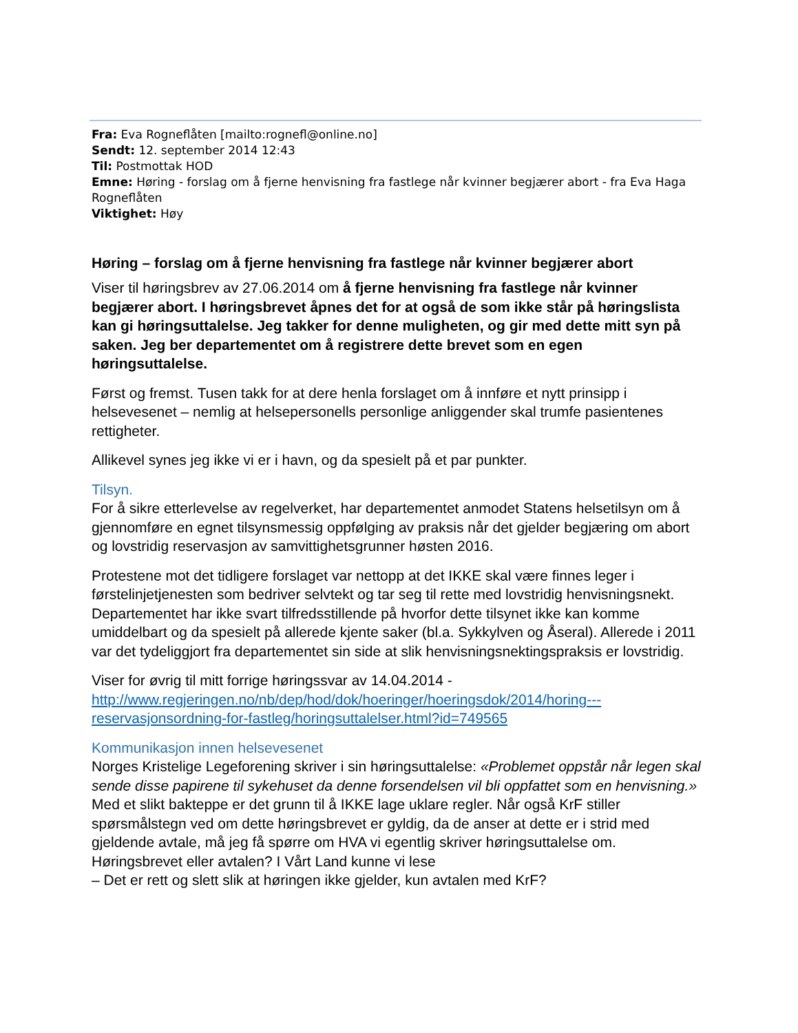Fra: Eva Rogneflåten [mailto:rognefl@online.no]
Sendt: 12. september 2014 12:43
Til: Postmottak HOD
Emne: Høring - forslag om å fjerne henvisning fra fastlege når kvinner begjærer abort - fra Eva Haga Rogneflåten
Viktighet: Høy
Høring – forslag om å fjerne henvisning fra fastlege når kvinner begjærer abort
Viser til høringsbrev av 27.06.2014 om å fjerne henvisning fra fastlege når kvinner begjærer abort. I høringsbrevet åpnes det for at også de som ikke står på høringslista kan gi høringsuttalelse. Jeg takker for denne muligheten, og gir med dette mitt syn på saken. Jeg ber departementet om å registrere dette brevet som en egen høringsuttalelse.
Først og fremst. Tusen takk for at dere henla forslaget om å innføre et nytt prinsipp i helsevesenet – nemlig at helsepersonells personlige anliggender skal trumfe pasientenes rettigheter.
Allikevel synes jeg ikke vi er i havn, og da spesielt på et par punkter.
Tilsyn.
For å sikre etterlevelse av regelverket, har departementet anmodet Statens helsetilsyn om å gjennomføre en egnet tilsynsmessig oppfølging av praksis når det gjelder begjæring om abort og lovstridig reservasjon av samvittighetsgrunner høsten 2016.
Protestene mot det tidligere forslaget var nettopp at det IKKE skal være finnes leger i førstelinjetjenesten som bedriver selvtekt og tar seg til rette med lovstridig henvisningsnekt. Departementet har ikke svart tilfredsstillende på hvorfor dette tilsynet ikke kan komme umiddelbart og da spesielt på allerede kjente saker (bl.a. Sykkylven og Åseral). Allerede i 2011 var det tydeliggjort fra departementet sin side at slik henvisningsnektingspraksis er lovstridig.
Viser for øvrig til mitt forrige høringssvar av 14.04.2014 - http://www.regjeringen.no/nb/dep/hod/dok/hoeringer/hoeringsdok/2014/horing---reservasjonsordning-for-fastleg/horingsuttalelser.html?id=749565
Kommunikasjon innen helsevesenet
Norges Kristelige Legeforening skriver i sin høringsuttalelse: «Problemet oppstår når legen skal sende disse papirene til sykehuset da denne forsendelsen vil bli oppfattet som en henvisning.» Med et slikt bakteppe er det grunn til å IKKE lage uklare regler. Når også KrF stiller spørsmålstegn ved om dette høringsbrevet er gyldig, da de anser at dette er i strid med gjeldende avtale, må jeg få spørre om HVA vi egentlig skriver høringsuttalelse om. Høringsbrevet eller avtalen? I Vårt Land kunne vi lese
– Det er rett og slett slik at høringen ikke gjelder, kun avtalen med KrF?